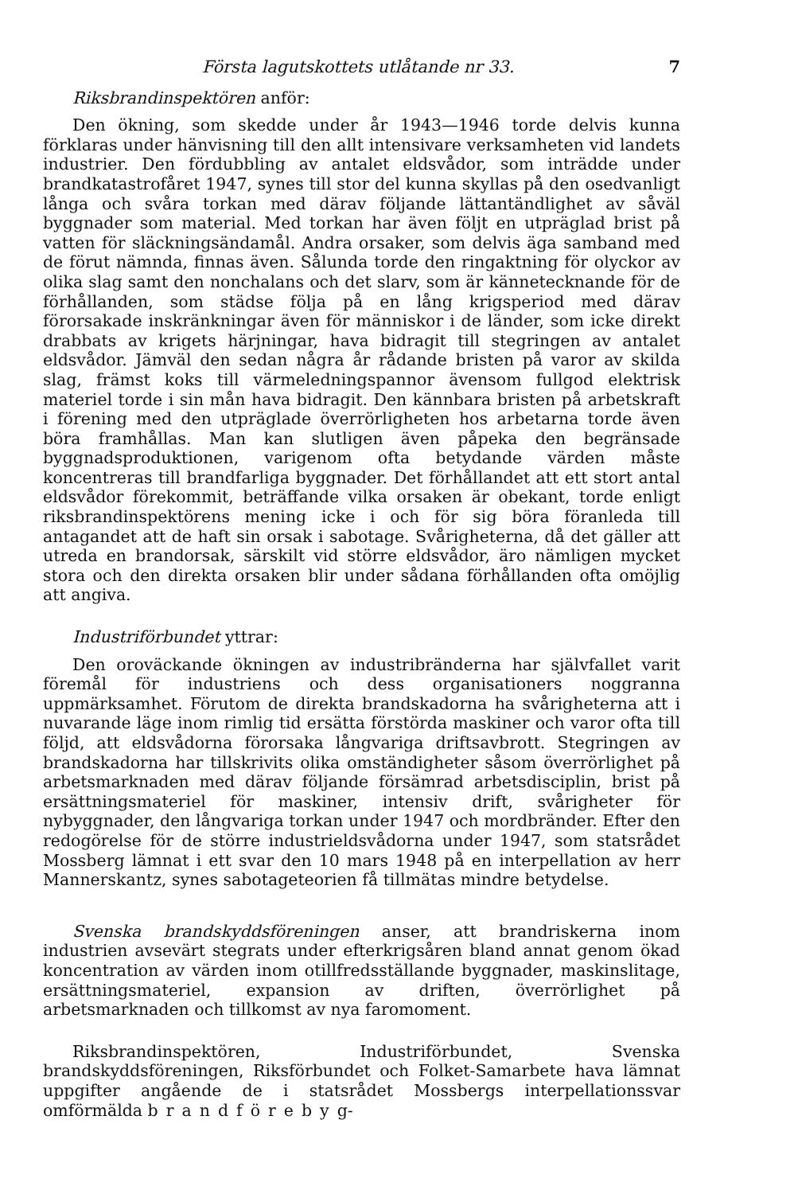Första lagutskottets utlåtande nr 33. 7
Riksbrandinspektören anför:
Den ökning, som skedde under år 1943—1946 torde delvis kunna förklaras under hänvisning till den allt intensivare verksamheten vid landets industrier. Den fördubbling av antalet eldsvådor, som inträdde under brandkatastrofåret 1947, synes till stor del kunna skyllas på den osedvanligt långa och svåra torkan med därav följande lättantändlighet av såväl byggnader som material. Med torkan har även följt en utpräglad brist på vatten för släckningsändamål. Andra orsaker, som delvis äga samband med de förut nämnda, finnas även. Sålunda torde den ringaktning för olyckor av olika slag samt den nonchalans och det slarv, som är kännetecknande för de förhållanden, som städse följa på en lång krigsperiod med därav förorsakade inskränkningar även för människor i de länder, som icke direkt drabbats av krigets härjningar, hava bidragit till stegringen av antalet eldsvådor. Jämväl den sedan några år rådande bristen på varor av skilda slag, främst koks till värmeledningspannor ävensom fullgod elektrisk materiel torde i sin mån hava bidragit. Den kännbara bristen på arbetskraft i förening med den utpräglade överrörligheten hos arbetarna torde även böra framhållas. Man kan slutligen även påpeka den begränsade byggnadsproduktionen, varigenom ofta betydande värden måste koncentreras till brandfarliga byggnader. Det förhållandet att ett stort antal eldsvådor förekommit, beträffande vilka orsaken är obekant, torde enligt riksbrandinspektörens mening icke i och för sig böra föranleda till antagandet att de haft sin orsak i sabotage. Svårigheterna, då det gäller att utreda en brandorsak, särskilt vid större eldsvådor, äro nämligen mycket stora och den direkta orsaken blir under sådana förhållanden ofta omöjlig att angiva.
Industriförbundet yttrar:
Den oroväckande ökningen av industribränderna har självfallet varit föremål för industriens och dess organisationers noggranna uppmärksamhet. Förutom de direkta brandskadorna ha svårigheterna att i nuvarande läge inom rimlig tid ersätta förstörda maskiner och varor ofta till följd, att eldsvådorna förorsaka långvariga driftsavbrott. Stegringen av brandskadorna har tillskrivits olika omständigheter såsom överrörlighet på arbetsmarknaden med därav följande försämrad arbetsdisciplin, brist på ersättningsmateriel för maskiner, intensiv drift, svårigheter för nybyggnader, den långvariga torkan under 1947 och mordbränder. Efter den redogörelse för de större industrieldsvådorna under 1947, som statsrådet Mossberg lämnat i ett svar den 10 mars 1948 på en interpellation av herr Mannerskantz, synes sabotageteorien få tillmätas mindre betydelse.
Svenska brandskyddsföreningen anser, att brandriskerna inom industrien avsevärt stegrats under efterkrigsåren bland annat genom ökad koncentration av värden inom otillfredsställande byggnader, maskinslitage, ersättningsmateriel, expansion av driften, överrörlighet på arbetsmarknaden och tillkomst av nya faromoment.
Riksbrandinspektören, Industriförbundet, Svenska brandskyddsföreningen, Riksförbundet och Folket-Samarbete hava lämnat uppgifter angående de i statsrådet Mossbergs interpellationssvar omförmälda brandförebyg-